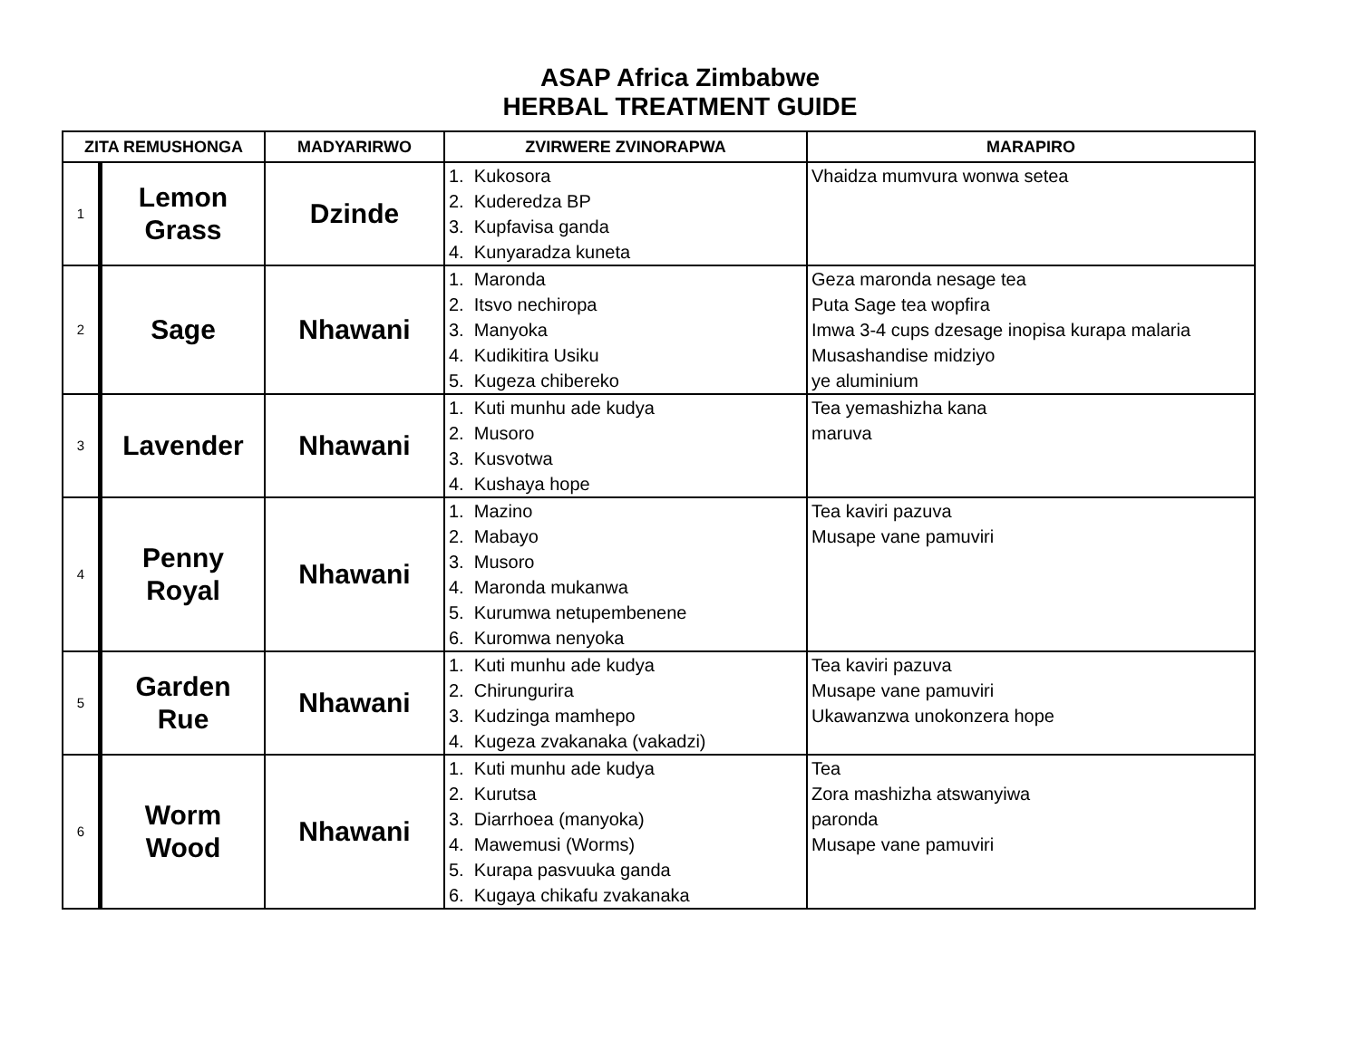ASAP Africa Zimbabwe
HERBAL TREATMENT GUIDE
| ZITA REMUSHONGA | | MADYARIRWO | ZVIRWERE ZVINORAPWA | MARAPIRO |
| --- | --- | --- | --- | --- |
| 1 | Lemon Grass | Dzinde | 1. Kukosora 2. Kuderedza BP 3. Kupfavisa ganda 4. Kunyaradza kuneta | Vhaidza mumvura wonwa setea |
| 2 | Sage | Nhawani | 1. Maronda 2. Itsvo nechiropa 3. Manyoka 4. Kudikitira Usiku 5. Kugeza chibereko | Geza maronda nesage tea Puta Sage tea wopfira Imwa 3-4 cups dzesage inopisa kurapa malaria Musashandise midziyo ye aluminium |
| 3 | Lavender | Nhawani | 1. Kuti munhu ade kudya 2. Musoro 3. Kusvotwa 4. Kushaya hope | Tea yemashizha kana maruva |
| 4 | Penny Royal | Nhawani | 1. Mazino 2. Mabayo 3. Musoro 4. Maronda mukanwa 5. Kurumwa netupembenene 6. Kuromwa nenyoka | Tea kaviri pazuva Musape vane pamuviri |
| 5 | Garden Rue | Nhawani | 1. Kuti munhu ade kudya 2. Chirungurira 3. Kudzinga mamhepo 4. Kugeza zvakanaka (vakadzi) | Tea kaviri pazuva Musape vane pamuviri Ukawanzwa unokonzera hope |
| 6 | Worm Wood | Nhawani | 1. Kuti munhu ade kudya 2. Kurutsa 3. Diarrhoea (manyoka) 4. Mawemusi (Worms) 5. Kurapa pasvuuka ganda 6. Kugaya chikafu zvakanaka | Tea Zora mashizha atswanyiwa paronda Musape vane pamuviri |